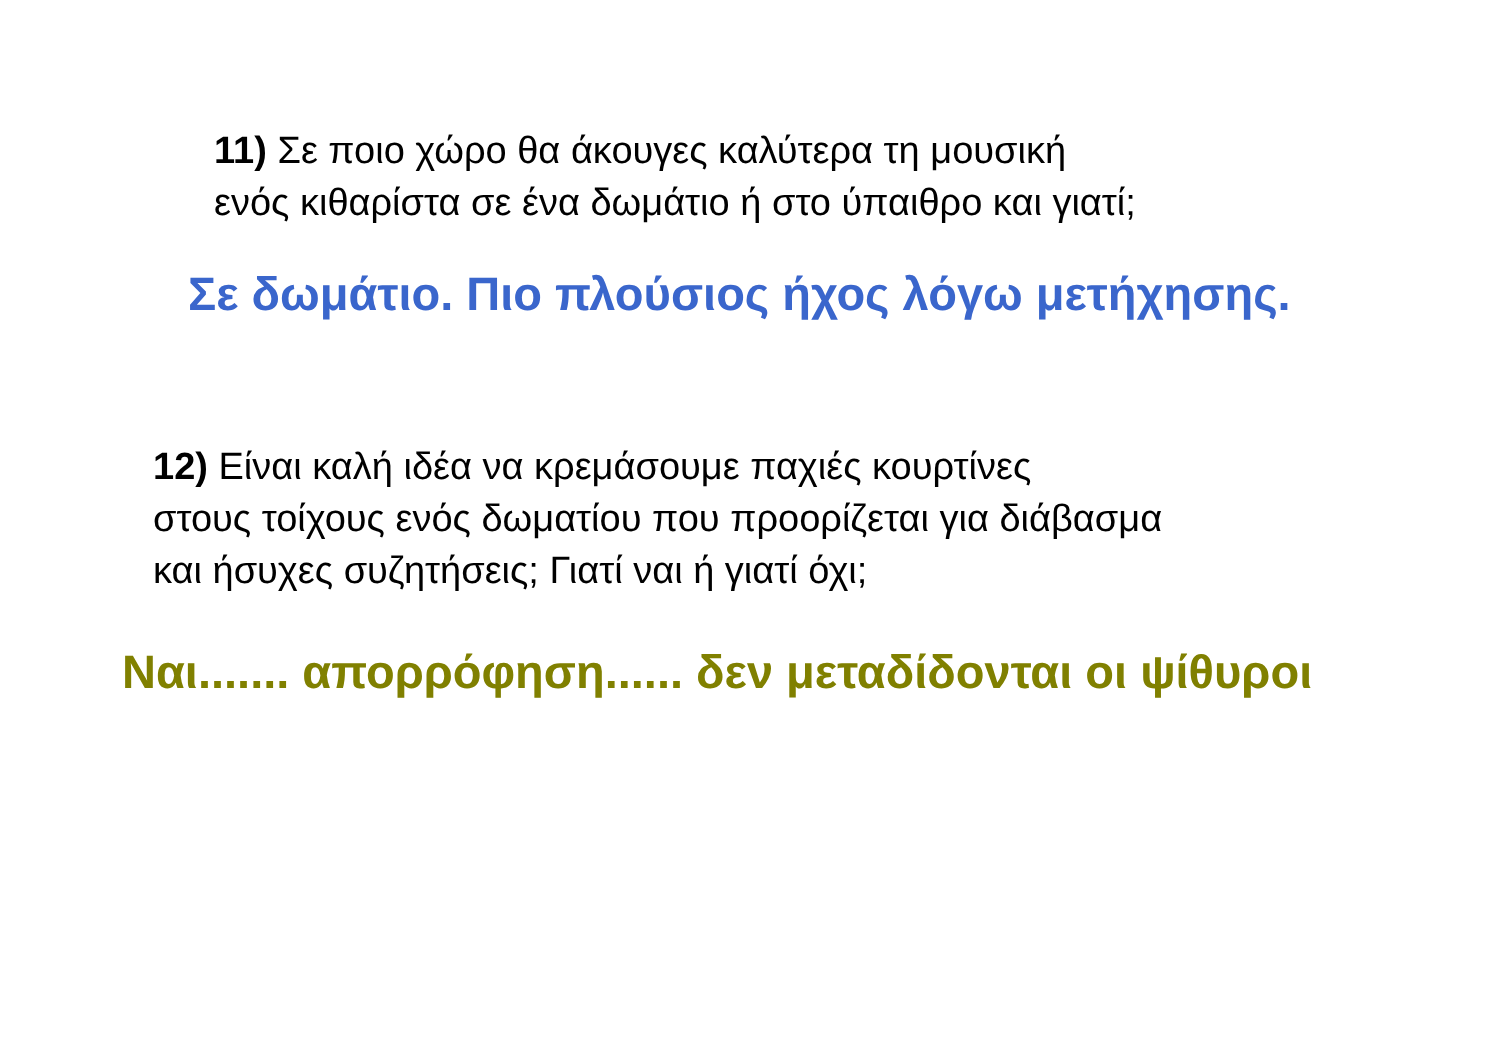11) Σε ποιο χώρο θα άκουγες καλύτερα τη μουσική
ενός κιθαρίστα σε ένα δωμάτιο ή στο ύπαιθρο και γιατί;
Σε δωμάτιο. Πιο πλούσιος ήχος λόγω μετήχησης.
12) Είναι καλή ιδέα να κρεμάσουμε παχιές κουρτίνες
στους τοίχους ενός δωματίου που προορίζεται για διάβασμα
και ήσυχες συζητήσεις; Γιατί ναι ή γιατί όχι;
Ναι....... απορρόφηση...... δεν μεταδίδονται οι ψίθυροι